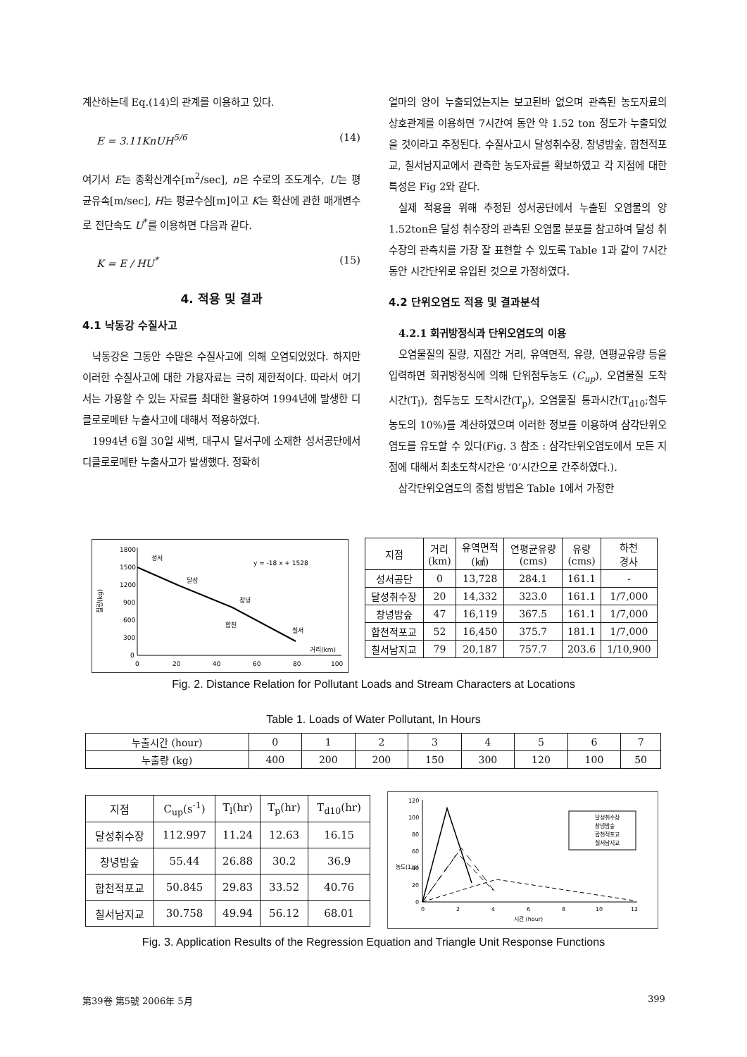계산하는데 Eq.(14)의 관계를 이용하고 있다.
E = 3.11KnUH<sup>5/6</sup> (14)
여기서 E는 종확산계수[m<sup>2</sup>/sec], n은 수로의 조도계수, U는 평균유속[m/sec], H는 평균수심[m]이고 K는 확산에 관한 매개변수로 전단속도 U<sup>*</sup>를 이용하면 다음과 같다.
K = E / HU<sup>*</sup> (15)
4. 적용 및 결과
4.1 낙동강 수질사고
낙동강은 그동안 수많은 수질사고에 의해 오염되었었다. 하지만 이러한 수질사고에 대한 가용자료는 극히 제한적이다. 따라서 여기서는 가용할 수 있는 자료를 최대한 활용하여 1994년에 발생한 디클로로메탄 누출사고에 대해서 적용하였다.
1994년 6월 30일 새벽, 대구시 달서구에 소재한 성서공단에서 디클로로메탄 누출사고가 발생했다. 정확히
얼마의 양이 누출되었는지는 보고된바 없으며 관측된 농도자료의 상호관계를 이용하면 7시간여 동안 약 1.52 ton 정도가 누출되었을 것이라고 추정된다. 수질사고시 달성취수장, 창녕밤숲, 합천적포교, 칠서남지교에서 관측한 농도자료를 확보하였고 각 지점에 대한 특성은 Fig 2와 같다.
실제 적용을 위해 추정된 성서공단에서 누출된 오염물의 양 1.52ton은 달성 취수장의 관측된 오염물 분포를 참고하여 달성 취수장의 관측치를 가장 잘 표현할 수 있도록 Table 1과 같이 7시간 동안 시간단위로 유입된 것으로 가정하였다.
4.2 단위오염도 적용 및 결과분석
4.2.1 회귀방정식과 단위오염도의 이용
오염물질의 질량, 지점간 거리, 유역면적, 유량, 연평균유량 등을 입력하면 회귀방정식에 의해 단위첨두농도 (C<sub>up</sub>), 오염물질 도착시간(T<sub>l</sub>), 첨두농도 도착시간(T<sub>p</sub>), 오염물질 통과시간(T<sub>d10</sub>;첨두농도의 10%)를 계산하였으며 이러한 정보를 이용하여 삼각단위오염도를 유도할 수 있다(Fig. 3 참조 : 삼각단위오염도에서 모든 지점에 대해서 최초도착시간은 ‘0’시간으로 간주하였다.).
삼각단위오염도의 중첩 방법은 Table 1에서 가정한
1800
1500
1200
900
600
300
0
질량(kg)
성서
달성
창녕
합천
칠서
거리(km)
y = -18 x + 1528
0
20
40
60
80
100
| 지점 | 거리 (km) | 유역면적 (㎢) | 연평균유량 (cms) | 유량 (cms) | 하천 경사 |
| 성서공단 | 0 | 13,728 | 284.1 | 161.1 | - |
| 달성취수장 | 20 | 14,332 | 323.0 | 161.1 | 1/7,000 |
| 창녕밤숲 | 47 | 16,119 | 367.5 | 161.1 | 1/7,000 |
| 합천적포교 | 52 | 16,450 | 375.7 | 181.1 | 1/7,000 |
| 칠서남지교 | 79 | 20,187 | 757.7 | 203.6 | 1/10,900 |
Fig. 2. Distance Relation for Pollutant Loads and Stream Characters at Locations
Table 1. Loads of Water Pollutant, In Hours
| 누출시간 (hour) | 0 | 1 | 2 | 3 | 4 | 5 | 6 | 7 |
| 누출량 (kg) | 400 | 200 | 200 | 150 | 300 | 120 | 100 | 50 |
| 지점 | C<sub>up</sub>(s<sup>-1</sup>) | T<sub>l</sub>(hr) | T<sub>p</sub>(hr) | T<sub>d10</sub>(hr) |
| 달성취수장 | 112.997 | 11.24 | 12.63 | 16.15 |
| 창녕밤숲 | 55.44 | 26.88 | 30.2 | 36.9 |
| 합천적포교 | 50.845 | 29.83 | 33.52 | 40.76 |
| 칠서남지교 | 30.758 | 49.94 | 56.12 | 68.01 |
120
100
80
60
40
20
0
농도(1/s)
달성취수장
창녕밤숲
합천적포교
칠서남지교
0
2
4
6
8
10
12
시간 (hour)
Fig. 3. Application Results of the Regression Equation and Triangle Unit Response Functions
第39卷 第5號 2006年 5月 399